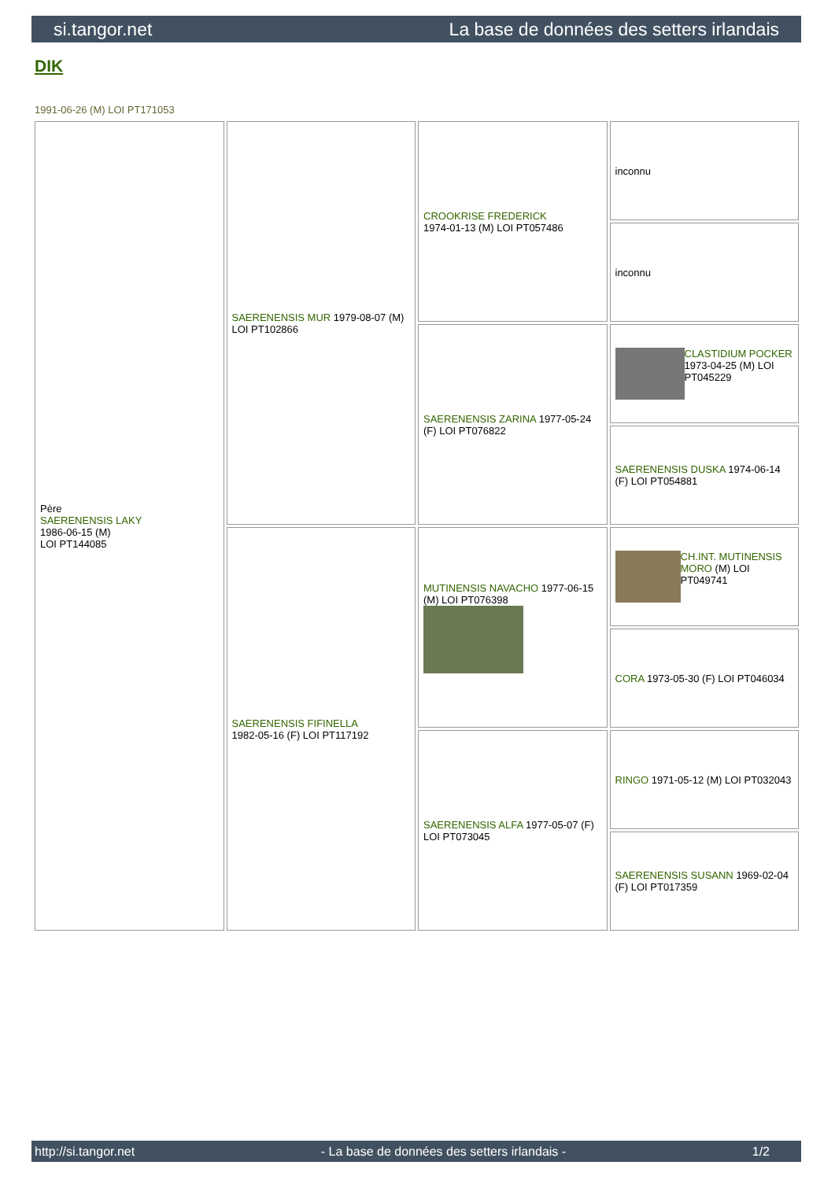si.tangor.net La base de données des setters irlandais
DIK
1991-06-26 (M) LOI PT171053
| Père SAERENENSIS LAKY 1986-06-15 (M) LOI PT144085 | SAERENENSIS MUR 1979-08-07 (M) LOI PT102866 | CROOKRISE FREDERICK 1974-01-13 (M) LOI PT057486 | inconnu |
| | | | inconnu |
| | | SAERENENSIS ZARINA 1977-05-24 (F) LOI PT076822 | CLASTIDIUM POCKER 1973-04-25 (M) LOI PT045229 |
| | | | SAERENENSIS DUSKA 1974-06-14 (F) LOI PT054881 |
| | SAERENENSIS FIFINELLA 1982-05-16 (F) LOI PT117192 | MUTINENSIS NAVACHO 1977-06-15 (M) LOI PT076398 | CH.INT. MUTINENSIS MORO (M) LOI PT049741 |
| | | | CORA 1973-05-30 (F) LOI PT046034 |
| | | SAERENENSIS ALFA 1977-05-07 (F) LOI PT073045 | RINGO 1971-05-12 (M) LOI PT032043 |
| | | | SAERENENSIS SUSANN 1969-02-04 (F) LOI PT017359 |
http://si.tangor.net - La base de données des setters irlandais - 1/2